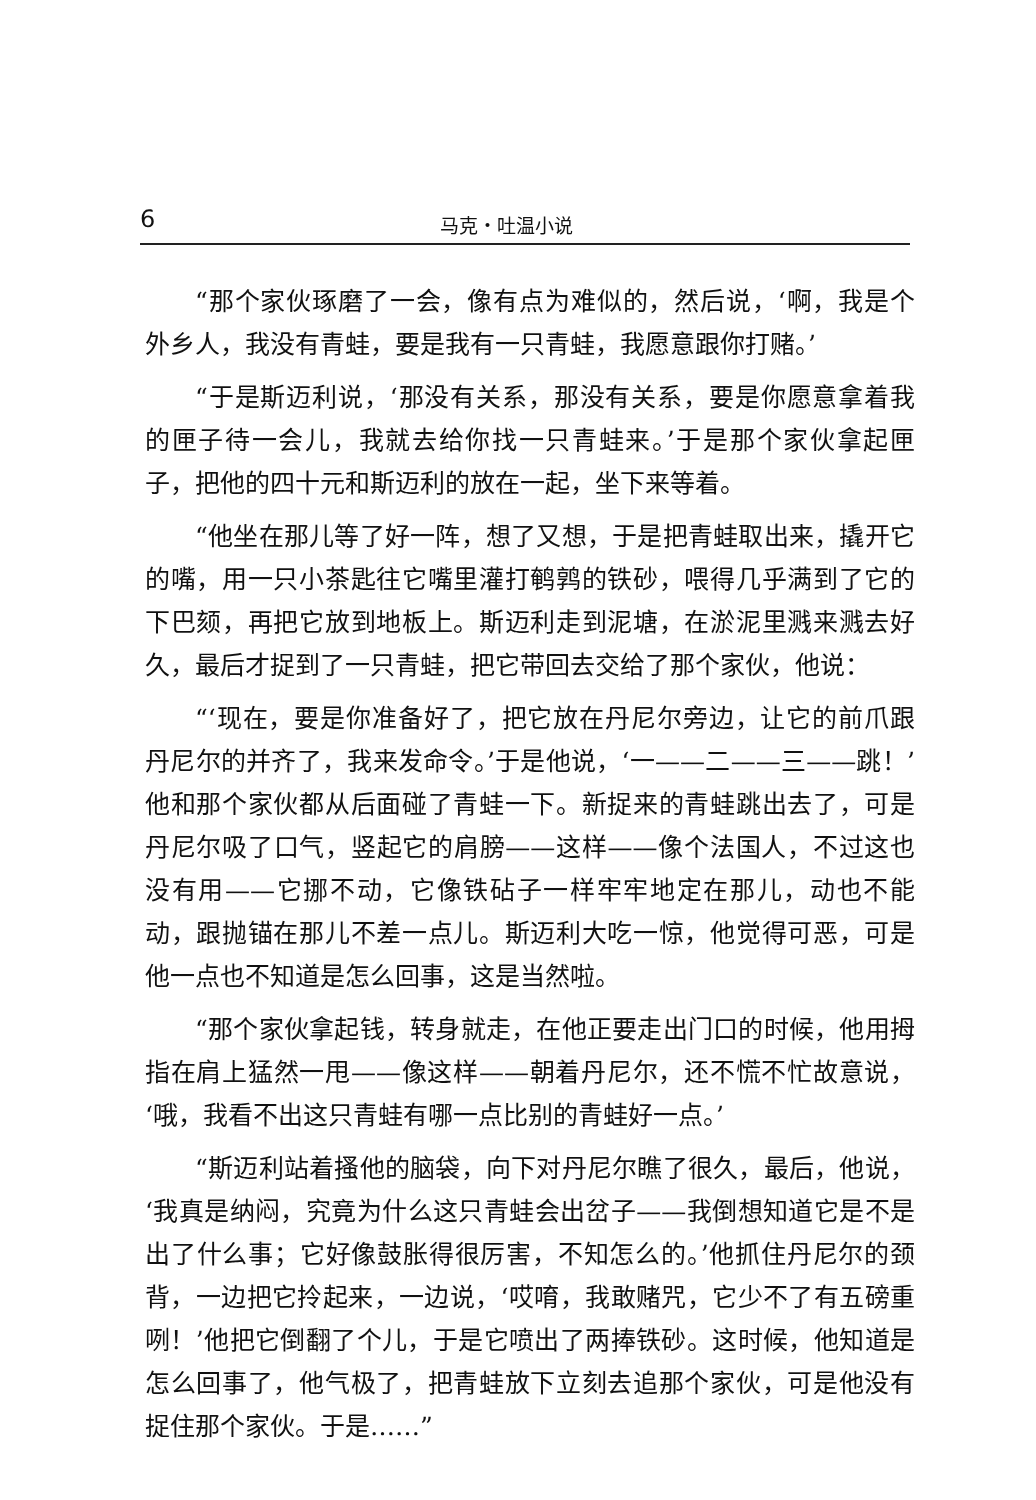6 马克・吐温小说
“那个家伙琢磨了一会，像有点为难似的，然后说，‘啊，我是个外乡人，我没有青蛙，要是我有一只青蛙，我愿意跟你打赌。’
“于是斯迈利说，‘那没有关系，那没有关系，要是你愿意拿着我的匣子待一会儿，我就去给你找一只青蛙来。’于是那个家伙拿起匣子，把他的四十元和斯迈利的放在一起，坐下来等着。
“他坐在那儿等了好一阵，想了又想，于是把青蛙取出来，撬开它的嘴，用一只小茶匙往它嘴里灌打鹌鹑的铁砂，喂得几乎满到了它的下巴颏，再把它放到地板上。斯迈利走到泥塘，在淤泥里溅来溅去好久，最后才捉到了一只青蛙，把它带回去交给了那个家伙，他说：
“‘现在，要是你准备好了，把它放在丹尼尔旁边，让它的前爪跟丹尼尔的并齐了，我来发命令。’于是他说，‘一——二——三——跳！’他和那个家伙都从后面碰了青蛙一下。新捉来的青蛙跳出去了，可是丹尼尔吸了口气，竖起它的肩膀——这样——像个法国人，不过这也没有用——它挪不动，它像铁砧子一样牢牢地定在那儿，动也不能动，跟抛锚在那儿不差一点儿。斯迈利大吃一惊，他觉得可恶，可是他一点也不知道是怎么回事，这是当然啦。
“那个家伙拿起钱，转身就走，在他正要走出门口的时候，他用拇指在肩上猛然一甩——像这样——朝着丹尼尔，还不慌不忙故意说，‘哦，我看不出这只青蛙有哪一点比别的青蛙好一点。’
“斯迈利站着搔他的脑袋，向下对丹尼尔瞧了很久，最后，他说，‘我真是纳闷，究竟为什么这只青蛙会出岔子——我倒想知道它是不是出了什么事；它好像鼓胀得很厉害，不知怎么的。’他抓住丹尼尔的颈背，一边把它拎起来，一边说，‘哎唷，我敢赌咒，它少不了有五磅重咧！’他把它倒翻了个儿，于是它喷出了两捧铁砂。这时候，他知道是怎么回事了，他气极了，把青蛙放下立刻去追那个家伙，可是他没有捉住那个家伙。于是……”